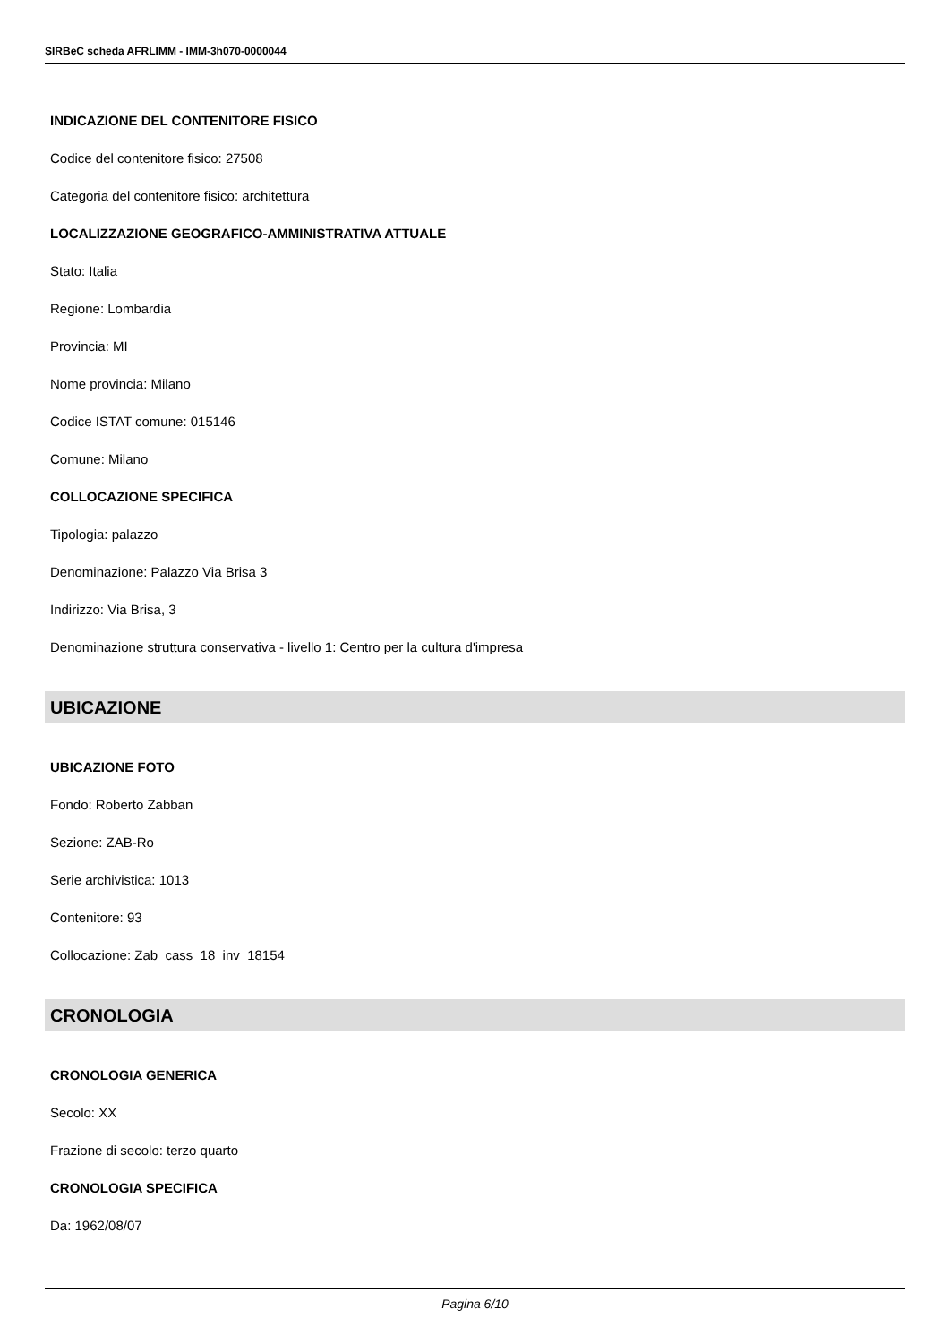SIRBeC scheda AFRLIMM - IMM-3h070-0000044
INDICAZIONE DEL CONTENITORE FISICO
Codice del contenitore fisico: 27508
Categoria del contenitore fisico: architettura
LOCALIZZAZIONE GEOGRAFICO-AMMINISTRATIVA ATTUALE
Stato: Italia
Regione: Lombardia
Provincia: MI
Nome provincia: Milano
Codice ISTAT comune: 015146
Comune: Milano
COLLOCAZIONE SPECIFICA
Tipologia: palazzo
Denominazione: Palazzo Via Brisa 3
Indirizzo: Via Brisa, 3
Denominazione struttura conservativa - livello 1: Centro per la cultura d'impresa
UBICAZIONE
UBICAZIONE FOTO
Fondo: Roberto Zabban
Sezione: ZAB-Ro
Serie archivistica: 1013
Contenitore: 93
Collocazione: Zab_cass_18_inv_18154
CRONOLOGIA
CRONOLOGIA GENERICA
Secolo: XX
Frazione di secolo: terzo quarto
CRONOLOGIA SPECIFICA
Da: 1962/08/07
Pagina 6/10